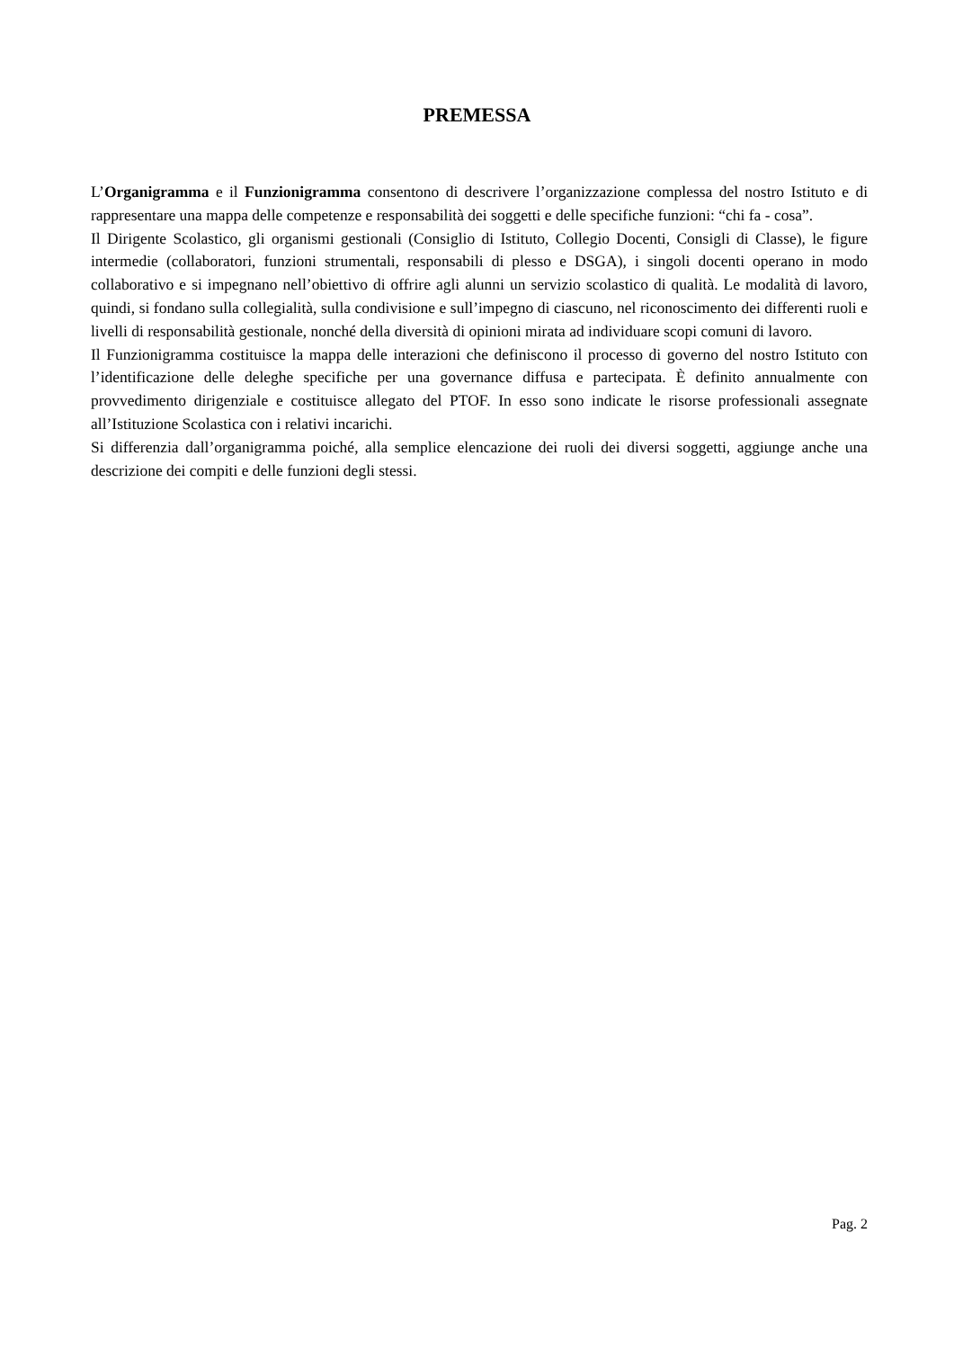PREMESSA
L’Organigramma e il Funzionigramma consentono di descrivere l’organizzazione complessa del nostro Istituto e di rappresentare una mappa delle competenze e responsabilità dei soggetti e delle specifiche funzioni: “chi fa - cosa”.
Il Dirigente Scolastico, gli organismi gestionali (Consiglio di Istituto, Collegio Docenti, Consigli di Classe), le figure intermedie (collaboratori, funzioni strumentali, responsabili di plesso e DSGA), i singoli docenti operano in modo collaborativo e si impegnano nell’obiettivo di offrire agli alunni un servizio scolastico di qualità. Le modalità di lavoro, quindi, si fondano sulla collegialità, sulla condivisione e sull’impegno di ciascuno, nel riconoscimento dei differenti ruoli e livelli di responsabilità gestionale, nonché della diversità di opinioni mirata ad individuare scopi comuni di lavoro.
Il Funzionigramma costituisce la mappa delle interazioni che definiscono il processo di governo del nostro Istituto con l’identificazione delle deleghe specifiche per una governance diffusa e partecipata. È definito annualmente con provvedimento dirigenziale e costituisce allegato del PTOF. In esso sono indicate le risorse professionali assegnate all’Istituzione Scolastica con i relativi incarichi.
Si differenzia dall’organigramma poiché, alla semplice elencazione dei ruoli dei diversi soggetti, aggiunge anche una descrizione dei compiti e delle funzioni degli stessi.
Pag. 2